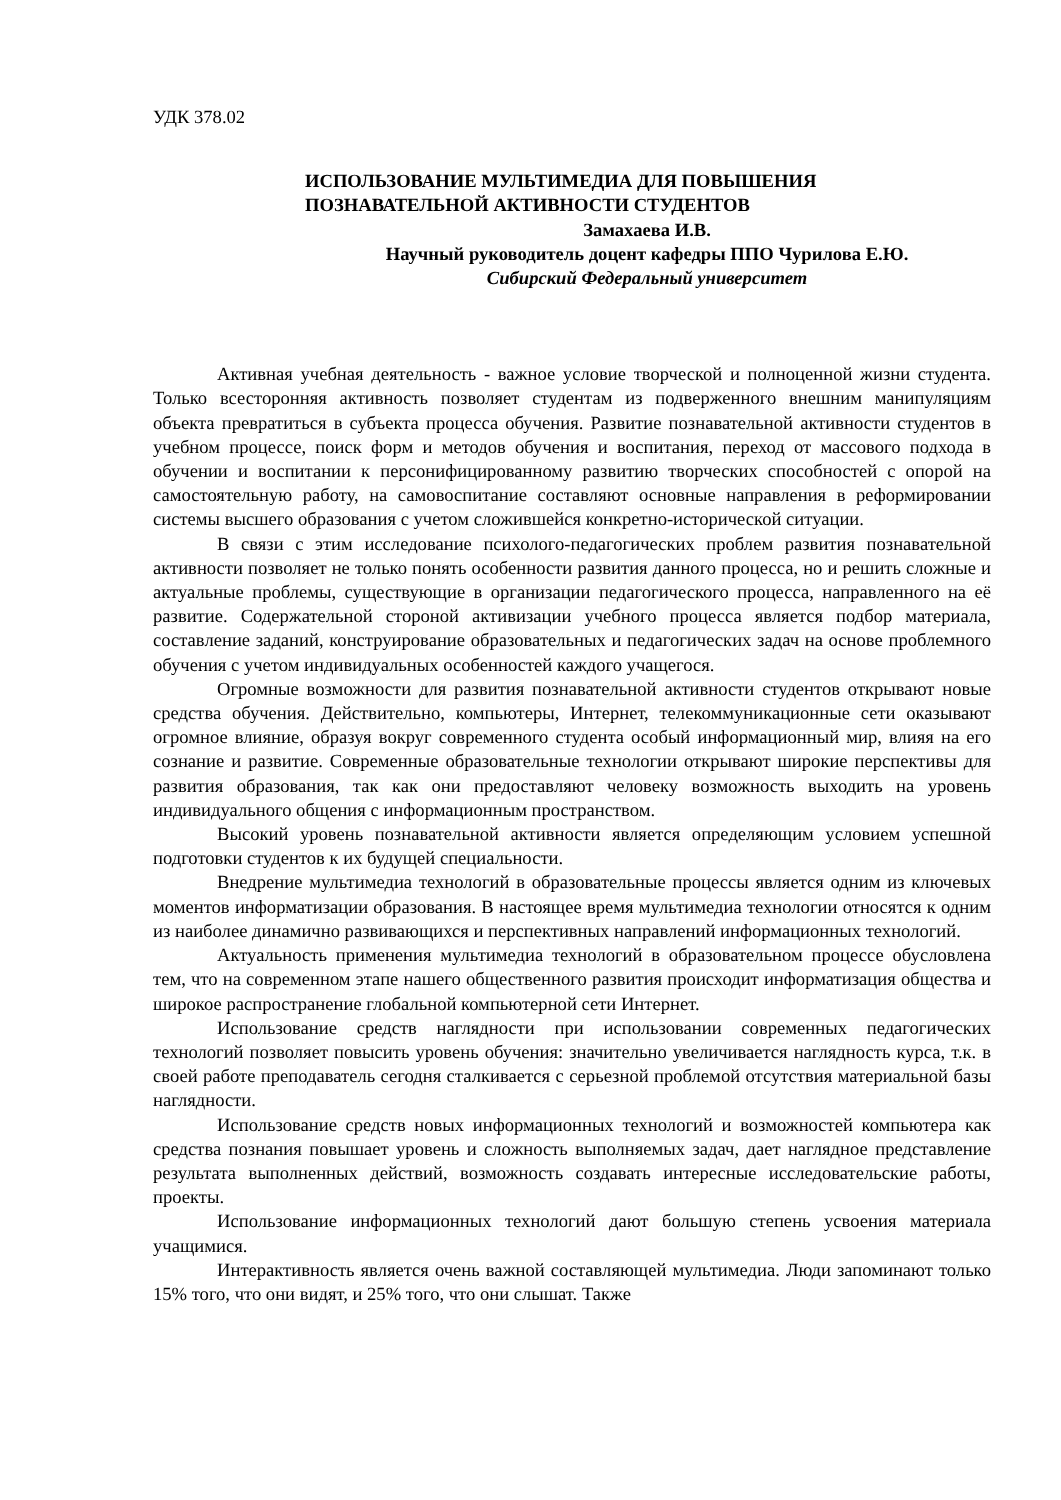УДК 378.02
ИСПОЛЬЗОВАНИЕ МУЛЬТИМЕДИА ДЛЯ ПОВЫШЕНИЯ
ПОЗНАВАТЕЛЬНОЙ АКТИВНОСТИ СТУДЕНТОВ
Замахаева И.В.
Научный руководитель доцент кафедры ППО Чурилова Е.Ю.
Сибирский Федеральный университет
Активная учебная деятельность - важное условие творческой и полноценной жизни студента. Только всесторонняя активность позволяет студентам из подверженного внешним манипуляциям объекта превратиться в субъекта процесса обучения. Развитие познавательной активности студентов в учебном процессе, поиск форм и методов обучения и воспитания, переход от массового подхода в обучении и воспитании к персонифицированному развитию творческих способностей с опорой на самостоятельную работу, на самовоспитание составляют основные направления в реформировании системы высшего образования с учетом сложившейся конкретно-исторической ситуации.
В связи с этим исследование психолого-педагогических проблем развития познавательной активности позволяет не только понять особенности развития данного процесса, но и решить сложные и актуальные проблемы, существующие в организации педагогического процесса, направленного на её развитие. Содержательной стороной активизации учебного процесса является подбор материала, составление заданий, конструирование образовательных и педагогических задач на основе проблемного обучения с учетом индивидуальных особенностей каждого учащегося.
Огромные возможности для развития познавательной активности студентов открывают новые средства обучения. Действительно, компьютеры, Интернет, телекоммуникационные сети оказывают огромное влияние, образуя вокруг современного студента особый информационный мир, влияя на его сознание и развитие. Современные образовательные технологии открывают широкие перспективы для развития образования, так как они предоставляют человеку возможность выходить на уровень индивидуального общения с информационным пространством.
Высокий уровень познавательной активности является определяющим условием успешной подготовки студентов к их будущей специальности.
Внедрение мультимедиа технологий в образовательные процессы является одним из ключевых моментов информатизации образования. В настоящее время мультимедиа технологии относятся к одним из наиболее динамично развивающихся и перспективных направлений информационных технологий.
Актуальность применения мультимедиа технологий в образовательном процессе обусловлена тем, что на современном этапе нашего общественного развития происходит информатизация общества и широкое распространение глобальной компьютерной сети Интернет.
Использование средств наглядности при использовании современных педагогических технологий позволяет повысить уровень обучения: значительно увеличивается наглядность курса, т.к. в своей работе преподаватель сегодня сталкивается с серьезной проблемой отсутствия материальной базы наглядности.
Использование средств новых информационных технологий и возможностей компьютера как средства познания повышает уровень и сложность выполняемых задач, дает наглядное представление результата выполненных действий, возможность создавать интересные исследовательские работы, проекты.
Использование информационных технологий дают большую степень усвоения материала учащимися.
Интерактивность является очень важной составляющей мультимедиа. Люди запоминают только 15% того, что они видят, и 25% того, что они слышат. Также